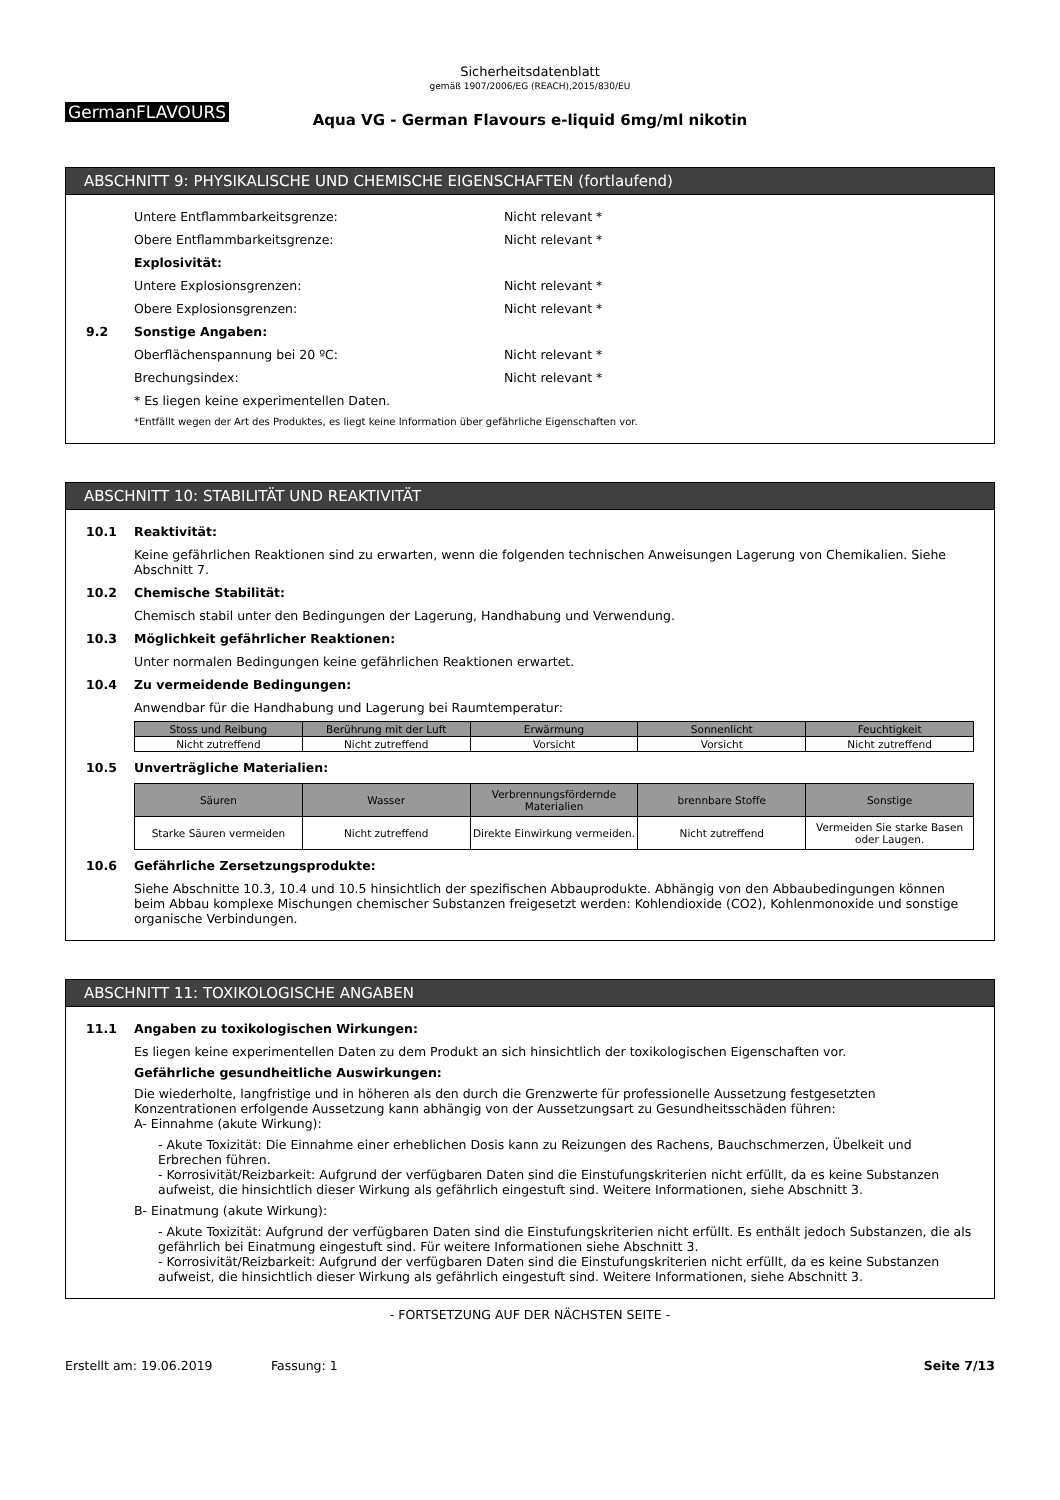GermanFLAVOURS
Sicherheitsdatenblatt
gemäß 1907/2006/EG (REACH),2015/830/EU
Aqua VG - German Flavours e-liquid 6mg/ml nikotin
ABSCHNITT 9: PHYSIKALISCHE UND CHEMISCHE EIGENSCHAFTEN (fortlaufend)
Untere Entflammbarkeitsgrenze: Nicht relevant *
Obere Entflammbarkeitsgrenze: Nicht relevant *
Explosivität:
Untere Explosionsgrenzen: Nicht relevant *
Obere Explosionsgrenzen: Nicht relevant *
9.2 Sonstige Angaben:
Oberflächenspannung bei 20 ºC: Nicht relevant *
Brechungsindex: Nicht relevant *
* Es liegen keine experimentellen Daten.
*Entfällt wegen der Art des Produktes, es liegt keine Information über gefährliche Eigenschaften vor.
ABSCHNITT 10: STABILITÄT UND REAKTIVITÄT
10.1 Reaktivität:
Keine gefährlichen Reaktionen sind zu erwarten, wenn die folgenden technischen Anweisungen Lagerung von Chemikalien. Siehe Abschnitt 7.
10.2 Chemische Stabilität:
Chemisch stabil unter den Bedingungen der Lagerung, Handhabung und Verwendung.
10.3 Möglichkeit gefährlicher Reaktionen:
Unter normalen Bedingungen keine gefährlichen Reaktionen erwartet.
10.4 Zu vermeidende Bedingungen:
Anwendbar für die Handhabung und Lagerung bei Raumtemperatur:
| Stoss und Reibung | Berührung mit der Luft | Erwärmung | Sonnenlicht | Feuchtigkeit |
| --- | --- | --- | --- | --- |
| Nicht zutreffend | Nicht zutreffend | Vorsicht | Vorsicht | Nicht zutreffend |
10.5 Unverträgliche Materialien:
| Säuren | Wasser | Verbrennungsfördernde Materialien | brennbare Stoffe | Sonstige |
| --- | --- | --- | --- | --- |
| Starke Säuren vermeiden | Nicht zutreffend | Direkte Einwirkung vermeiden. | Nicht zutreffend | Vermeiden Sie starke Basen oder Laugen. |
10.6 Gefährliche Zersetzungsprodukte:
Siehe Abschnitte 10.3, 10.4 und 10.5 hinsichtlich der spezifischen Abbauprodukte. Abhängig von den Abbaubedingungen können beim Abbau komplexe Mischungen chemischer Substanzen freigesetzt werden: Kohlendioxide (CO2), Kohlenmonoxide und sonstige organische Verbindungen.
ABSCHNITT 11: TOXIKOLOGISCHE ANGABEN
11.1 Angaben zu toxikologischen Wirkungen:
Es liegen keine experimentellen Daten zu dem Produkt an sich hinsichtlich der toxikologischen Eigenschaften vor.
Gefährliche gesundheitliche Auswirkungen:
Die wiederholte, langfristige und in höheren als den durch die Grenzwerte für professionelle Aussetzung festgesetzten Konzentrationen erfolgende Aussetzung kann abhängig von der Aussetzungsart zu Gesundheitsschäden führen:
A- Einnahme (akute Wirkung):
- Akute Toxizität: Die Einnahme einer erheblichen Dosis kann zu Reizungen des Rachens, Bauchschmerzen, Übelkeit und Erbrechen führen.
- Korrosivität/Reizbarkeit: Aufgrund der verfügbaren Daten sind die Einstufungskriterien nicht erfüllt, da es keine Substanzen aufweist, die hinsichtlich dieser Wirkung als gefährlich eingestuft sind. Weitere Informationen, siehe Abschnitt 3.
B- Einatmung (akute Wirkung):
- Akute Toxizität: Aufgrund der verfügbaren Daten sind die Einstufungskriterien nicht erfüllt. Es enthält jedoch Substanzen, die als gefährlich bei Einatmung eingestuft sind. Für weitere Informationen siehe Abschnitt 3.
- Korrosivität/Reizbarkeit: Aufgrund der verfügbaren Daten sind die Einstufungskriterien nicht erfüllt, da es keine Substanzen aufweist, die hinsichtlich dieser Wirkung als gefährlich eingestuft sind. Weitere Informationen, siehe Abschnitt 3.
- FORTSETZUNG AUF DER NÄCHSTEN SEITE -
Erstellt am: 19.06.2019 Fassung: 1 Seite 7/13